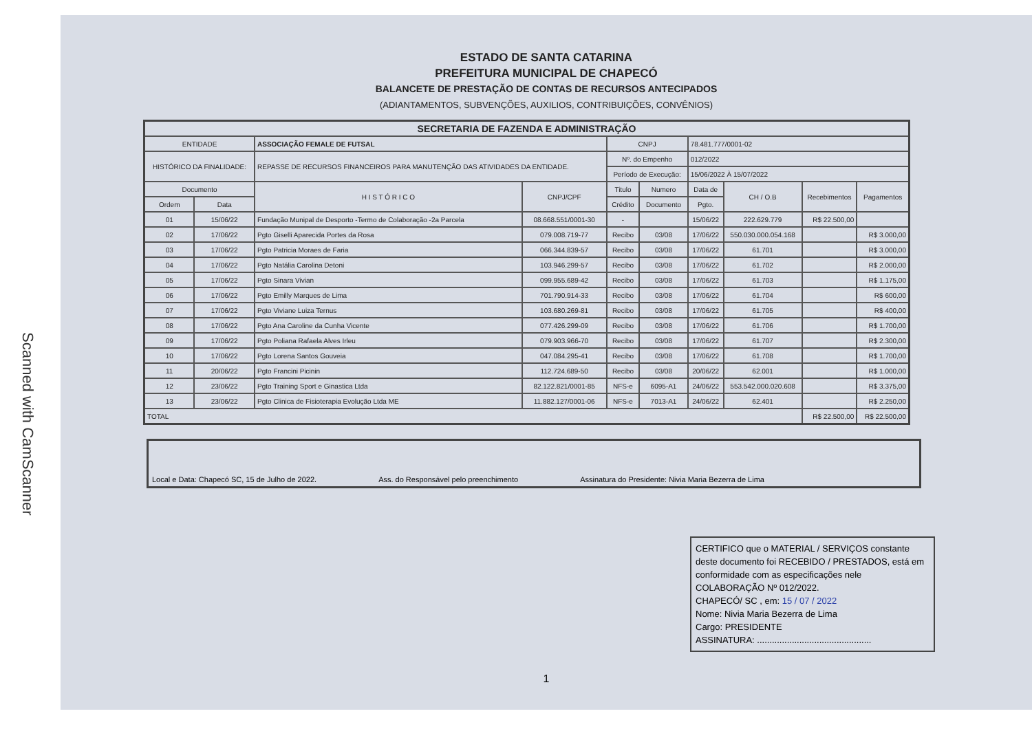Scanned with CamScanner
ESTADO DE SANTA CATARINA
PREFEITURA MUNICIPAL DE CHAPECÓ
BALANCETE DE PRESTAÇÃO DE CONTAS DE RECURSOS ANTECIPADOS
(ADIANTAMENTOS, SUBVENÇÕES, AUXILIOS, CONTRIBUIÇÕES, CONVÊNIOS)
| SECRETARIA DE FAZENDA E ADMINISTRAÇÃO | | | | | | | | | |
| --- | --- | --- | --- | --- | --- | --- | --- | --- | --- |
| ENTIDADE | | ASSOCIAÇÃO FEMALE DE FUTSAL | | CNPJ | | 78.481.777/0001-02 | | | |
| HISTÓRICO DA FINALIDADE: | | REPASSE DE RECURSOS FINANCEIROS PARA MANUTENÇÃO DAS ATIVIDADES DA ENTIDADE. | | Nº. do Empenho | | 012/2022 | | | |
| | | | | Período de Execução: | | 15/06/2022 À 15/07/2022 | | | |
| Documento | | H I S T Ó R I C O | CNPJ/CPF | Titulo | Numero | Data de | CH / O.B | Recebimentos | Pagamentos |
| Ordem | Data | | | Crédito | Documento | Pgto. | | | |
| 01 | 15/06/22 | Fundação Munipal de Desporto -Termo de Colaboração -2a Parcela | 08.668.551/0001-30 | - | | 15/06/22 | 222.629.779 | R$ 22.500,00 | |
| 02 | 17/06/22 | Pgto Giselli Aparecida Portes da Rosa | 079.008.719-77 | Recibo | 03/08 | 17/06/22 | 550.030.000.054.168 | | R$ 3.000,00 |
| 03 | 17/06/22 | Pgto Patricia Moraes de Faria | 066.344.839-57 | Recibo | 03/08 | 17/06/22 | 61.701 | | R$ 3.000,00 |
| 04 | 17/06/22 | Pgto Natália Carolina Detoni | 103.946.299-57 | Recibo | 03/08 | 17/06/22 | 61.702 | | R$ 2.000,00 |
| 05 | 17/06/22 | Pgto Sinara Vivian | 099.955.689-42 | Recibo | 03/08 | 17/06/22 | 61.703 | | R$ 1.175,00 |
| 06 | 17/06/22 | Pgto Emilly Marques de Lima | 701.790.914-33 | Recibo | 03/08 | 17/06/22 | 61.704 | | R$ 600,00 |
| 07 | 17/06/22 | Pgto Viviane Luiza Ternus | 103.680.269-81 | Recibo | 03/08 | 17/06/22 | 61.705 | | R$ 400,00 |
| 08 | 17/06/22 | Pgto Ana Caroline da Cunha Vicente | 077.426.299-09 | Recibo | 03/08 | 17/06/22 | 61.706 | | R$ 1.700,00 |
| 09 | 17/06/22 | Pgto Poliana Rafaela Alves Irleu | 079.903.966-70 | Recibo | 03/08 | 17/06/22 | 61.707 | | R$ 2.300,00 |
| 10 | 17/06/22 | Pgto Lorena Santos Gouveia | 047.084.295-41 | Recibo | 03/08 | 17/06/22 | 61.708 | | R$ 1.700,00 |
| 11 | 20/06/22 | Pgto Francini Picinin | 112.724.689-50 | Recibo | 03/08 | 20/06/22 | 62.001 | | R$ 1.000,00 |
| 12 | 23/06/22 | Pgto Training Sport e Ginastica Ltda | 82.122.821/0001-85 | NFS-e | 6095-A1 | 24/06/22 | 553.542.000.020.608 | | R$ 3.375,00 |
| 13 | 23/06/22 | Pgto Clinica de Fisioterapia Evolução Ltda ME | 11.882.127/0001-06 | NFS-e | 7013-A1 | 24/06/22 | 62.401 | | R$ 2.250,00 |
| TOTAL | | | | | | | | R$ 22.500,00 | R$ 22.500,00 |
Local e Data: Chapecó SC, 15 de Julho de 2022. Ass. do Responsável pelo preenchimento Assinatura do Presidente: Nivia Maria Bezerra de Lima
CERTIFICO que o MATERIAL / SERVIÇOS constante deste documento foi RECEBIDO / PRESTADOS, está em conformidade com as especificações nele COLABORAÇÃO Nº 012/2022.
CHAPECÓ/ SC , em: 15 / 07 / 2022
Nome: Nivia Maria Bezerra de Lima
Cargo: PRESIDENTE
ASSINATURA: ..............................................
1